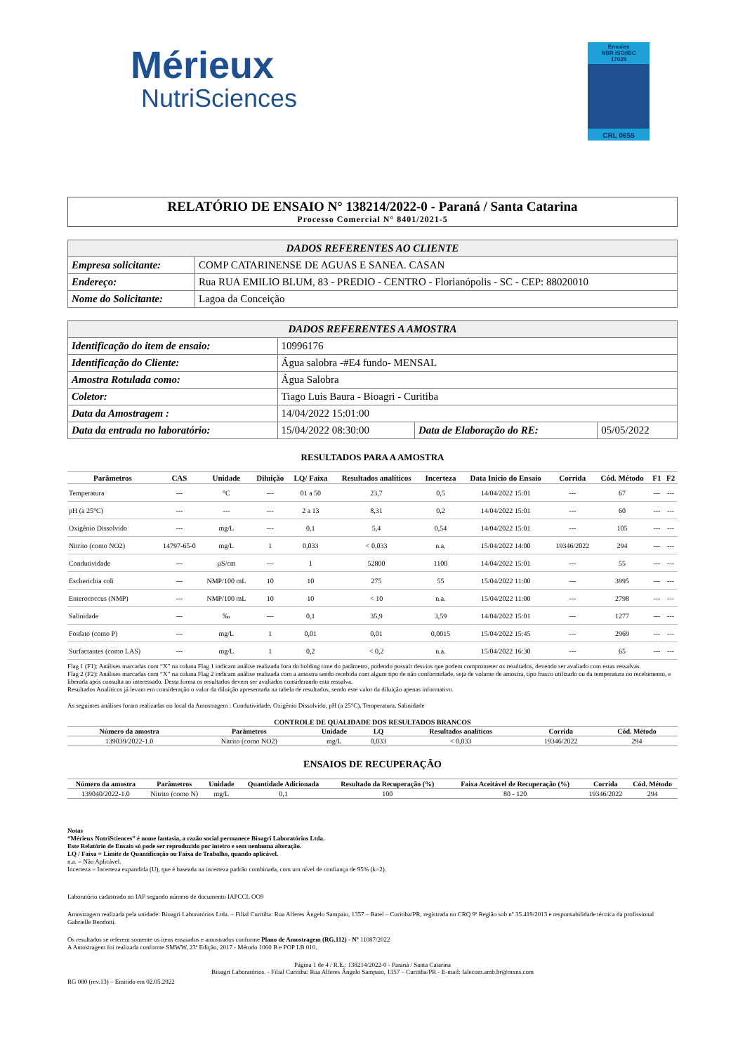Mérieux
NutriSciences
Ensaios
NBR ISO/IEC
17025
CRL 0655
RELATÓRIO DE ENSAIO N° 138214/2022-0 - Paraná / Santa Catarina
Processo Comercial N° 8401/2021-5
| DADOS REFERENTES AO CLIENTE | |
| --- | --- |
| Empresa solicitante: | COMP CATARINENSE DE AGUAS E SANEA. CASAN |
| Endereço: | Rua RUA EMILIO BLUM, 83 - PREDIO - CENTRO - Florianópolis - SC - CEP: 88020010 |
| Nome do Solicitante: | Lagoa da Conceição |
| DADOS REFERENTES A AMOSTRA | | | |
| --- | --- | --- | --- |
| Identificação do item de ensaio: | 10996176 | | |
| Identificação do Cliente: | Água salobra -#E4 fundo- MENSAL | | |
| Amostra Rotulada como: | Água Salobra | | |
| Coletor: | Tiago Luis Baura - Bioagri - Curitiba | | |
| Data da Amostragem : | 14/04/2022 15:01:00 | | |
| Data da entrada no laboratório: | 15/04/2022 08:30:00 | Data de Elaboração do RE: | 05/05/2022 |
RESULTADOS PARA A AMOSTRA
| Parâmetros | CAS | Unidade | Diluição | LQ/ Faixa | Resultados analíticos | Incerteza | Data Início do Ensaio | Corrida | Cód. Método | F1 | F2 |
| --- | --- | --- | --- | --- | --- | --- | --- | --- | --- | --- | --- |
| Temperatura | --- | °C | --- | 01 a 50 | 23,7 | 0,5 | 14/04/2022 15:01 | --- | 67 | --- | --- |
| pH (a 25°C) | --- | --- | --- | 2 a 13 | 8,31 | 0,2 | 14/04/2022 15:01 | --- | 60 | --- | --- |
| Oxigênio Dissolvido | --- | mg/L | --- | 0,1 | 5,4 | 0,54 | 14/04/2022 15:01 | --- | 105 | --- | --- |
| Nitrito (como NO2) | 14797-65-0 | mg/L | 1 | 0,033 | < 0,033 | n.a. | 15/04/2022 14:00 | 19346/2022 | 294 | --- | --- |
| Condutividade | --- | µS/cm | --- | 1 | 52800 | 1100 | 14/04/2022 15:01 | --- | 55 | --- | --- |
| Escherichia coli | --- | NMP/100 mL | 10 | 10 | 275 | 55 | 15/04/2022 11:00 | --- | 3995 | --- | --- |
| Enterococcus (NMP) | --- | NMP/100 mL | 10 | 10 | < 10 | n.a. | 15/04/2022 11:00 | --- | 2798 | --- | --- |
| Salinidade | --- | ‰ | --- | 0,1 | 35,9 | 3,59 | 14/04/2022 15:01 | --- | 1277 | --- | --- |
| Fosfato (como P) | --- | mg/L | 1 | 0,01 | 0,01 | 0,0015 | 15/04/2022 15:45 | --- | 2969 | --- | --- |
| Surfactantes (como LAS) | --- | mg/L | 1 | 0,2 | < 0,2 | n.a. | 15/04/2022 16:30 | --- | 65 | --- | --- |
Flag 1 (F1): Análises marcadas com “X” na coluna Flag 1 indicam análise realizada fora do holding time do parâmetro, podendo possuir desvios que podem comprometer os resultados, devendo ser avaliado com estas ressalvas.
Flag 2 (F2): Análises marcadas com “X” na coluna Flag 2 indicam análise realizada com a amostra sendo recebida com algum tipo de não conformidade, seja de volume de amostra, tipo frasco utilizado ou da temperatura no recebimento, e liberada após consulta ao interessado. Desta forma os resultados devem ser avaliados considerando esta ressalva.
Resultados Analíticos já levam em consideração o valor da diluição apresentada na tabela de resultados, sendo este valor da diluição apenas informativo.
As seguintes análises foram realizadas no local da Amostragem : Condutividade, Oxigênio Dissolvido, pH (a 25°C), Temperatura, Salinidade
CONTROLE DE QUALIDADE DOS RESULTADOS BRANCOS
| Número da amostra | Parâmetros | Unidade | LQ | Resultados analíticos | Corrida | Cód. Método |
| --- | --- | --- | --- | --- | --- | --- |
| 139039/2022-1.0 | Nitrito (como NO2) | mg/L | 0,033 | < 0,033 | 19346/2022 | 294 |
ENSAIOS DE RECUPERAÇÃO
| Número da amostra | Parâmetros | Unidade | Quantidade Adicionada | Resultado da Recuperação (%) | Faixa Aceitável de Recuperação (%) | Corrida | Cód. Método |
| --- | --- | --- | --- | --- | --- | --- | --- |
| 139040/2022-1.0 | Nitrito (como N) | mg/L | 0,1 | 100 | 80 - 120 | 19346/2022 | 294 |
Notas
“Mérieux NutriSciences” é nome fantasia, a razão social permanece Bioagri Laboratórios Ltda.
Este Relatório de Ensaio só pode ser reproduzido por inteiro e sem nenhuma alteração.
LQ / Faixa = Limite de Quantificação ou Faixa de Trabalho, quando aplicável.
n.a. = Não Aplicável.
Incerteza = Incerteza expandida (U), que é baseada na incerteza padrão combinada, com um nível de confiança de 95% (k=2).
Laboratório cadastrado no IAP segundo número de documento IAPCCL OO9
Amostragem realizada pela unidade: Bioagri Laboratórios Ltda. – Filial Curitiba: Rua Alferes Ângelo Sampaio, 1357 – Batel – Curitiba/PR, registrada no CRQ 9ª Região sob nº 35.419/2013 e responsabilidade técnica da profissional Gabrielle Bendotti.
Os resultados se referem somente os itens ensaiados e amostrados conforme Plano de Amostragem (RG.112) - Nº 11087/2022
A Amostragem foi realizada conforme SMWW, 23ª Edição, 2017 - Método 1060 B e POP LB 010.
Página 1 de 4 / R.E.: 138214/2022-0 - Paraná / Santa Catarina
Bioagri Laboratórios. - Filial Curitiba: Rua Alferes Ângelo Sampaio, 1357 – Curitiba/PR - E-mail: falecom.amb.br@mxns.com
RG 080 (rev.13) – Emitido em 02.05.2022